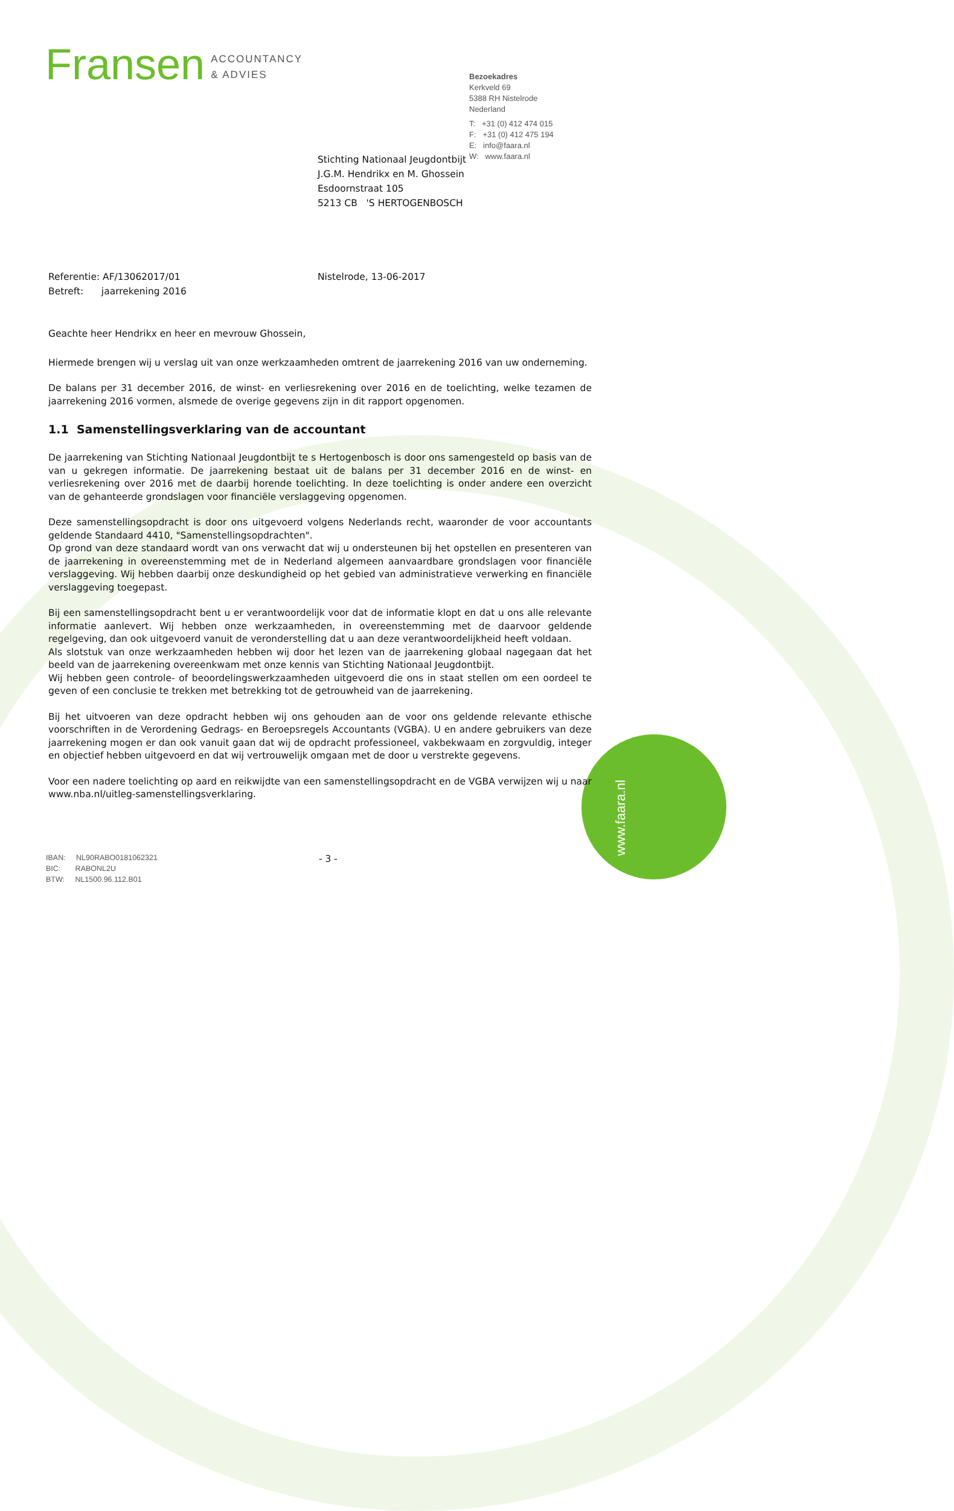www.faara.nl
Fransen ACCOUNTANCY
& ADVIES
Bezoekadres
Kerkveld 69
5388 RH Nistelrode
Nederland
T: +31 (0) 412 474 015
F: +31 (0) 412 475 194
E: info@faara.nl
W: www.faara.nl
Stichting Nationaal Jeugdontbijt
J.G.M. Hendrikx en M. Ghossein
Esdoornstraat 105
5213 CB 'S HERTOGENBOSCH
Referentie: AF/13062017/01
Betreft: jaarrekening 2016
Nistelrode, 13-06-2017
Geachte heer Hendrikx en heer en mevrouw Ghossein,
Hiermede brengen wij u verslag uit van onze werkzaamheden omtrent de jaarrekening 2016 van uw onderneming.
De balans per 31 december 2016, de winst- en verliesrekening over 2016 en de toelichting, welke tezamen de jaarrekening 2016 vormen, alsmede de overige gegevens zijn in dit rapport opgenomen.
1.1 Samenstellingsverklaring van de accountant
De jaarrekening van Stichting Nationaal Jeugdontbijt te s Hertogenbosch is door ons samengesteld op basis van de van u gekregen informatie. De jaarrekening bestaat uit de balans per 31 december 2016 en de winst- en verliesrekening over 2016 met de daarbij horende toelichting. In deze toelichting is onder andere een overzicht van de gehanteerde grondslagen voor financiële verslaggeving opgenomen.
Deze samenstellingsopdracht is door ons uitgevoerd volgens Nederlands recht, waaronder de voor accountants geldende Standaard 4410, "Samenstellingsopdrachten".
Op grond van deze standaard wordt van ons verwacht dat wij u ondersteunen bij het opstellen en presenteren van de jaarrekening in overeenstemming met de in Nederland algemeen aanvaardbare grondslagen voor financiële verslaggeving. Wij hebben daarbij onze deskundigheid op het gebied van administratieve verwerking en financiële verslaggeving toegepast.
Bij een samenstellingsopdracht bent u er verantwoordelijk voor dat de informatie klopt en dat u ons alle relevante informatie aanlevert. Wij hebben onze werkzaamheden, in overeenstemming met de daarvoor geldende regelgeving, dan ook uitgevoerd vanuit de veronderstelling dat u aan deze verantwoordelijkheid heeft voldaan.
Als slotstuk van onze werkzaamheden hebben wij door het lezen van de jaarrekening globaal nagegaan dat het beeld van de jaarrekening overeenkwam met onze kennis van Stichting Nationaal Jeugdontbijt.
Wij hebben geen controle- of beoordelingswerkzaamheden uitgevoerd die ons in staat stellen om een oordeel te geven of een conclusie te trekken met betrekking tot de getrouwheid van de jaarrekening.
Bij het uitvoeren van deze opdracht hebben wij ons gehouden aan de voor ons geldende relevante ethische voorschriften in de Verordening Gedrags- en Beroepsregels Accountants (VGBA). U en andere gebruikers van deze jaarrekening mogen er dan ook vanuit gaan dat wij de opdracht professioneel, vakbekwaam en zorgvuldig, integer en objectief hebben uitgevoerd en dat wij vertrouwelijk omgaan met de door u verstrekte gegevens.
Voor een nadere toelichting op aard en reikwijdte van een samenstellingsopdracht en de VGBA verwijzen wij u naar www.nba.nl/uitleg-samenstellingsverklaring.
IBAN: NL90RABO0181062321
BIC: RABONL2U
BTW: NL1500.96.112.B01
- 3 -